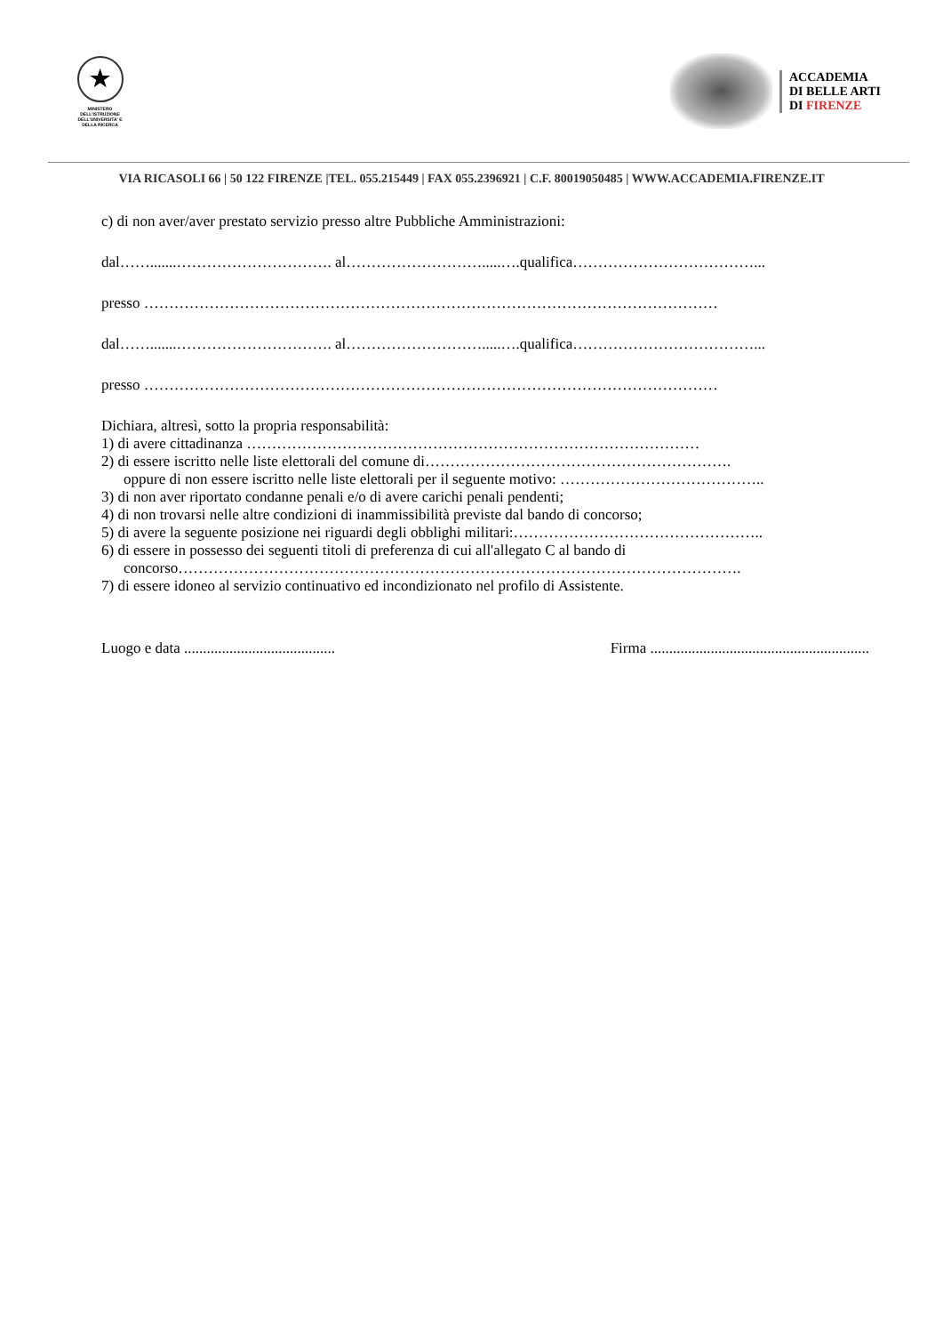★
MINISTERO DELL'ISTRUZIONE DELL'UNIVERSITA' E DELLA RICERCA
ACCADEMIA
DI BELLE ARTI
DI FIRENZE
VIA RICASOLI 66 | 50 122 FIRENZE |TEL. 055.215449 | FAX 055.2396921 | C.F. 80019050485 | WWW.ACCADEMIA.FIRENZE.IT
c) di non aver/aver prestato servizio presso altre Pubbliche Amministrazioni:
dal…….......…………………………. al……………………….....….qualifica………………………………...
presso ……………………………………………………………………………………………………
dal…….......…………………………. al……………………….....….qualifica………………………………...
presso ……………………………………………………………………………………………………
Dichiara, altresì, sotto la propria responsabilità:
1) di avere cittadinanza ………………………………………………………………………………
2) di essere iscritto nelle liste elettorali del comune di…………………………………………………….
oppure di non essere iscritto nelle liste elettorali per il seguente motivo: …………………………………..
3) di non aver riportato condanne penali e/o di avere carichi penali pendenti;
4) di non trovarsi nelle altre condizioni di inammissibilità previste dal bando di concorso;
5) di avere la seguente posizione nei riguardi degli obblighi militari:…………………………………………..
6) di essere in possesso dei seguenti titoli di preferenza di cui all'allegato C al bando di
concorso………………………………………………………………………………………………….
7) di essere idoneo al servizio continuativo ed incondizionato nel profilo di Assistente.
Luogo e data ........................................ Firma ..........................................................